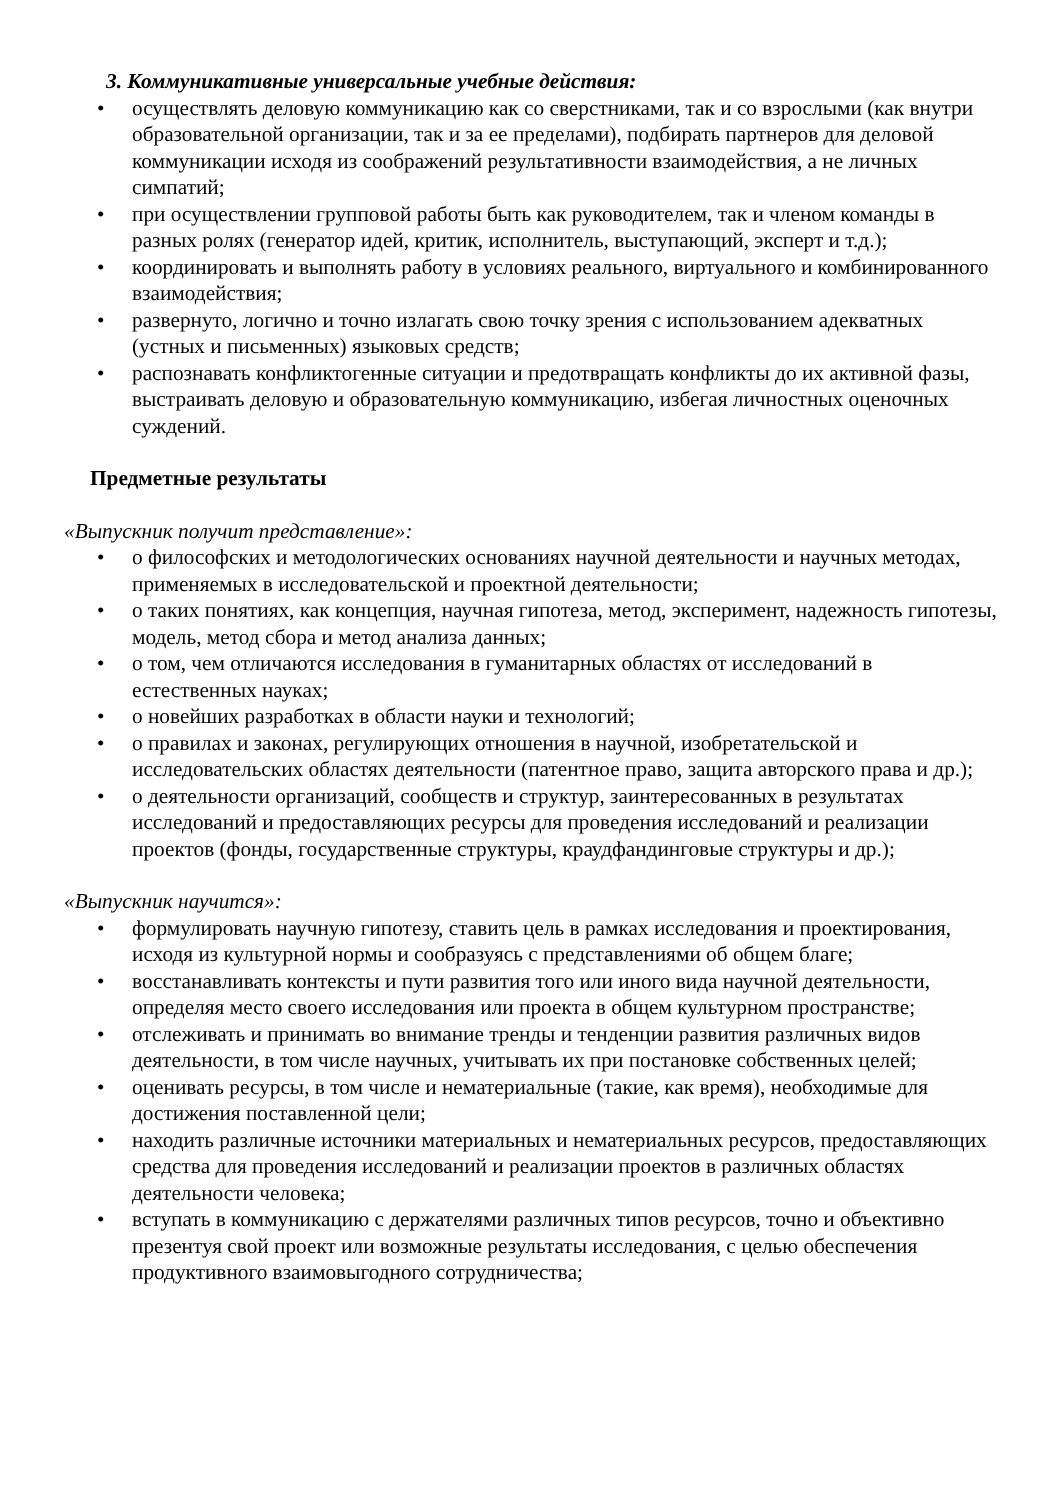3. Коммуникативные универсальные учебные действия:
• осуществлять деловую коммуникацию как со сверстниками, так и со взрослыми (как внутри образовательной организации, так и за ее пределами), подбирать партнеров для деловой коммуникации исходя из соображений результативности взаимодействия, а не личных симпатий;
• при осуществлении групповой работы быть как руководителем, так и членом команды в разных ролях (генератор идей, критик, исполнитель, выступающий, эксперт и т.д.);
• координировать и выполнять работу в условиях реального, виртуального и комбинированного взаимодействия;
• развернуто, логично и точно излагать свою точку зрения с использованием адекватных (устных и письменных) языковых средств;
• распознавать конфликтогенные ситуации и предотвращать конфликты до их активной фазы, выстраивать деловую и образовательную коммуникацию, избегая личностных оценочных суждений.
Предметные результаты
«Выпускник получит представление»:
• о философских и методологических основаниях научной деятельности и научных методах, применяемых в исследовательской и проектной деятельности;
• о таких понятиях, как концепция, научная гипотеза, метод, эксперимент, надежность гипотезы, модель, метод сбора и метод анализа данных;
• о том, чем отличаются исследования в гуманитарных областях от исследований в естественных науках;
• о новейших разработках в области науки и технологий;
• о правилах и законах, регулирующих отношения в научной, изобретательской и исследовательских областях деятельности (патентное право, защита авторского права и др.);
• о деятельности организаций, сообществ и структур, заинтересованных в результатах исследований и предоставляющих ресурсы для проведения исследований и реализации проектов (фонды, государственные структуры, краудфандинговые структуры и др.);
«Выпускник научится»:
• формулировать научную гипотезу, ставить цель в рамках исследования и проектирования, исходя из культурной нормы и сообразуясь с представлениями об общем благе;
• восстанавливать контексты и пути развития того или иного вида научной деятельности, определяя место своего исследования или проекта в общем культурном пространстве;
• отслеживать и принимать во внимание тренды и тенденции развития различных видов деятельности, в том числе научных, учитывать их при постановке собственных целей;
• оценивать ресурсы, в том числе и нематериальные (такие, как время), необходимые для достижения поставленной цели;
• находить различные источники материальных и нематериальных ресурсов, предоставляющих средства для проведения исследований и реализации проектов в различных областях деятельности человека;
• вступать в коммуникацию с держателями различных типов ресурсов, точно и объективно презентуя свой проект или возможные результаты исследования, с целью обеспечения продуктивного взаимовыгодного сотрудничества;